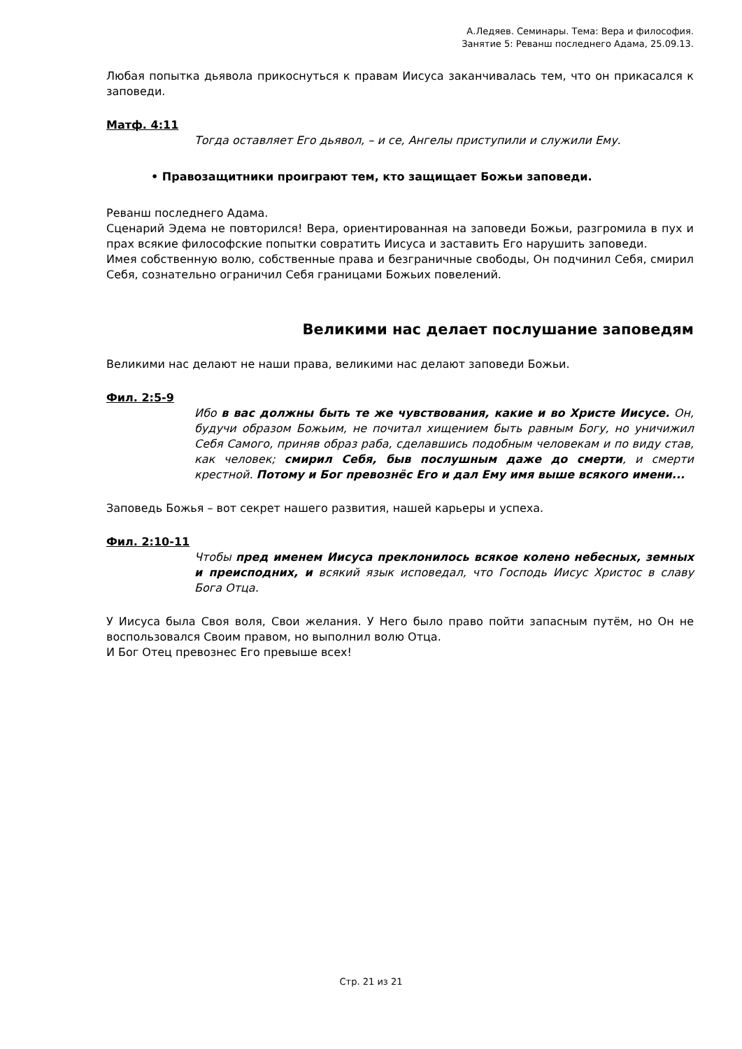А.Ледяев. Семинары. Тема: Вера и философия.
Занятие 5: Реванш последнего Адама, 25.09.13.
Любая попытка дьявола прикоснуться к правам Иисуса заканчивалась тем, что он прикасался к заповеди.
Матф. 4:11
Тогда оставляет Его дьявол, – и се, Ангелы приступили и служили Ему.
• Правозащитники проиграют тем, кто защищает Божьи заповеди.
Реванш последнего Адама.
Сценарий Эдема не повторился! Вера, ориентированная на заповеди Божьи, разгромила в пух и прах всякие философские попытки совратить Иисуса и заставить Его нарушить заповеди.
Имея собственную волю, собственные права и безграничные свободы, Он подчинил Себя, смирил Себя, сознательно ограничил Себя границами Божьих повелений.
Великими нас делает послушание заповедям
Великими нас делают не наши права, великими нас делают заповеди Божьи.
Фил. 2:5-9
Ибо в вас должны быть те же чувствования, какие и во Христе Иисусе. Он, будучи образом Божьим, не почитал хищением быть равным Богу, но уничижил Себя Самого, приняв образ раба, сделавшись подобным человекам и по виду став, как человек; смирил Себя, быв послушным даже до смерти, и смерти крестной. Потому и Бог превознёс Его и дал Ему имя выше всякого имени...
Заповедь Божья – вот секрет нашего развития, нашей карьеры и успеха.
Фил. 2:10-11
Чтобы пред именем Иисуса преклонилось всякое колено небесных, земных и преисподних, и всякий язык исповедал, что Господь Иисус Христос в славу Бога Отца.
У Иисуса была Своя воля, Свои желания. У Него было право пойти запасным путём, но Он не воспользовался Своим правом, но выполнил волю Отца.
И Бог Отец превознес Его превыше всех!
Стр. 21 из 21